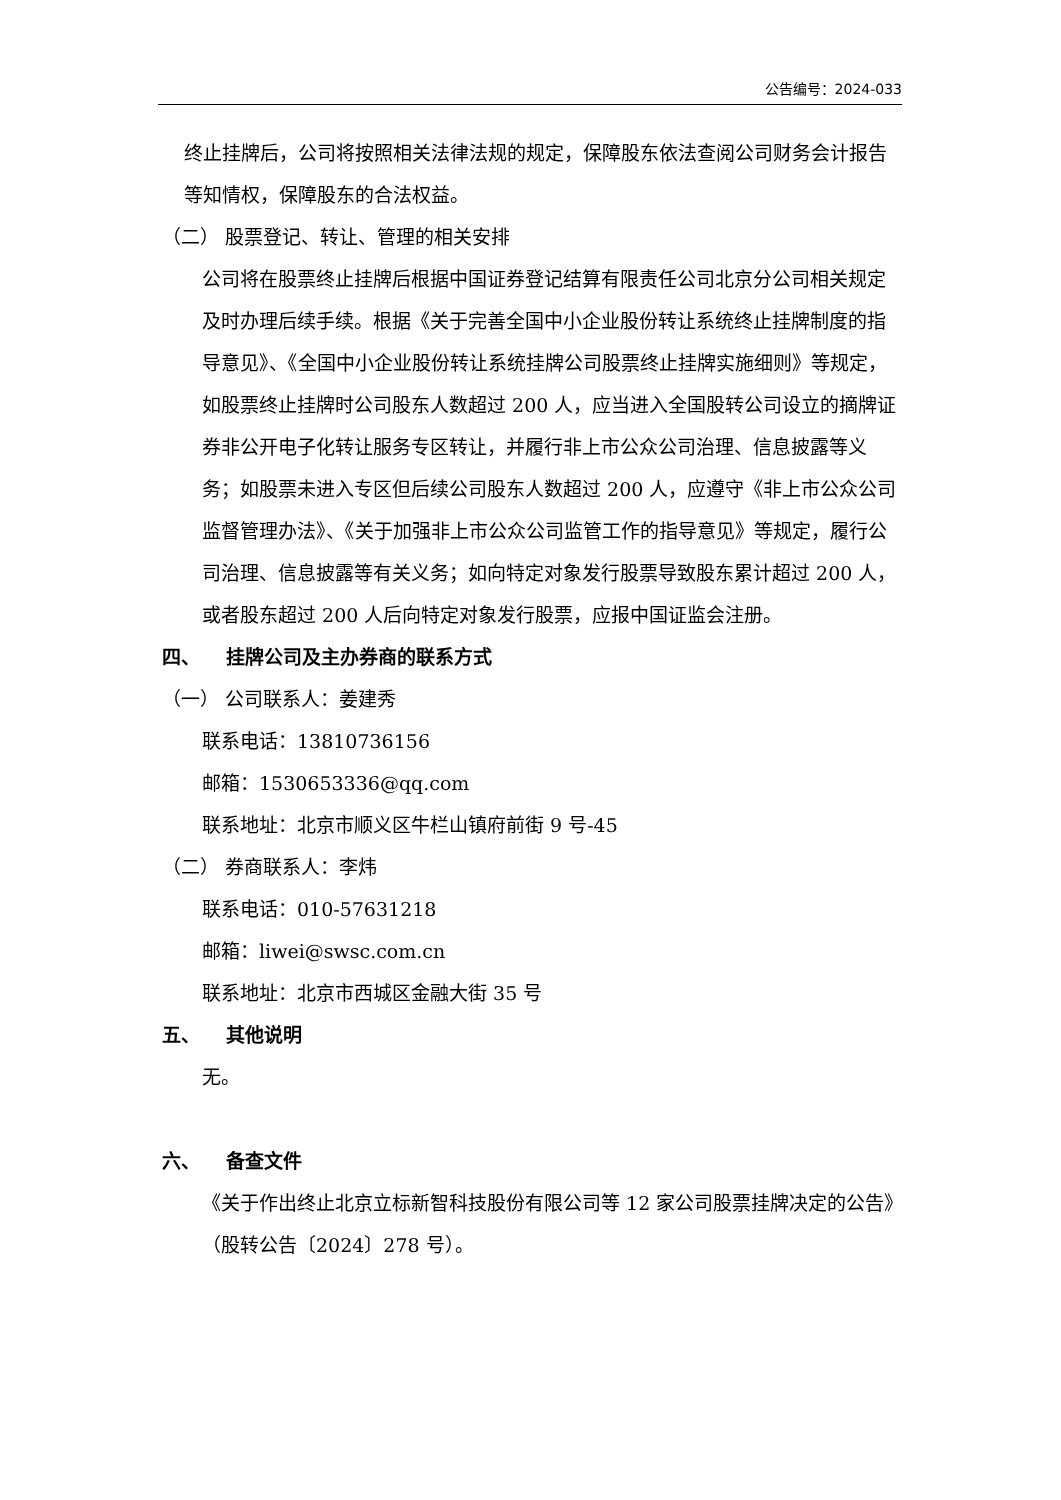公告编号：2024-033
终止挂牌后，公司将按照相关法律法规的规定，保障股东依法查阅公司财务会计报告等知情权，保障股东的合法权益。
（二） 股票登记、转让、管理的相关安排
公司将在股票终止挂牌后根据中国证券登记结算有限责任公司北京分公司相关规定及时办理后续手续。根据《关于完善全国中小企业股份转让系统终止挂牌制度的指导意见》、《全国中小企业股份转让系统挂牌公司股票终止挂牌实施细则》等规定，如股票终止挂牌时公司股东人数超过 200 人，应当进入全国股转公司设立的摘牌证券非公开电子化转让服务专区转让，并履行非上市公众公司治理、信息披露等义务；如股票未进入专区但后续公司股东人数超过 200 人，应遵守《非上市公众公司监督管理办法》、《关于加强非上市公众公司监管工作的指导意见》等规定，履行公司治理、信息披露等有关义务；如向特定对象发行股票导致股东累计超过 200 人，或者股东超过 200 人后向特定对象发行股票，应报中国证监会注册。
四、 挂牌公司及主办券商的联系方式
（一） 公司联系人：姜建秀
联系电话：13810736156
邮箱：1530653336@qq.com
联系地址：北京市顺义区牛栏山镇府前街 9 号-45
（二） 券商联系人：李炜
联系电话：010-57631218
邮箱：liwei@swsc.com.cn
联系地址：北京市西城区金融大街 35 号
五、 其他说明
无。
六、 备查文件
《关于作出终止北京立标新智科技股份有限公司等 12 家公司股票挂牌决定的公告》（股转公告〔2024〕278 号）。